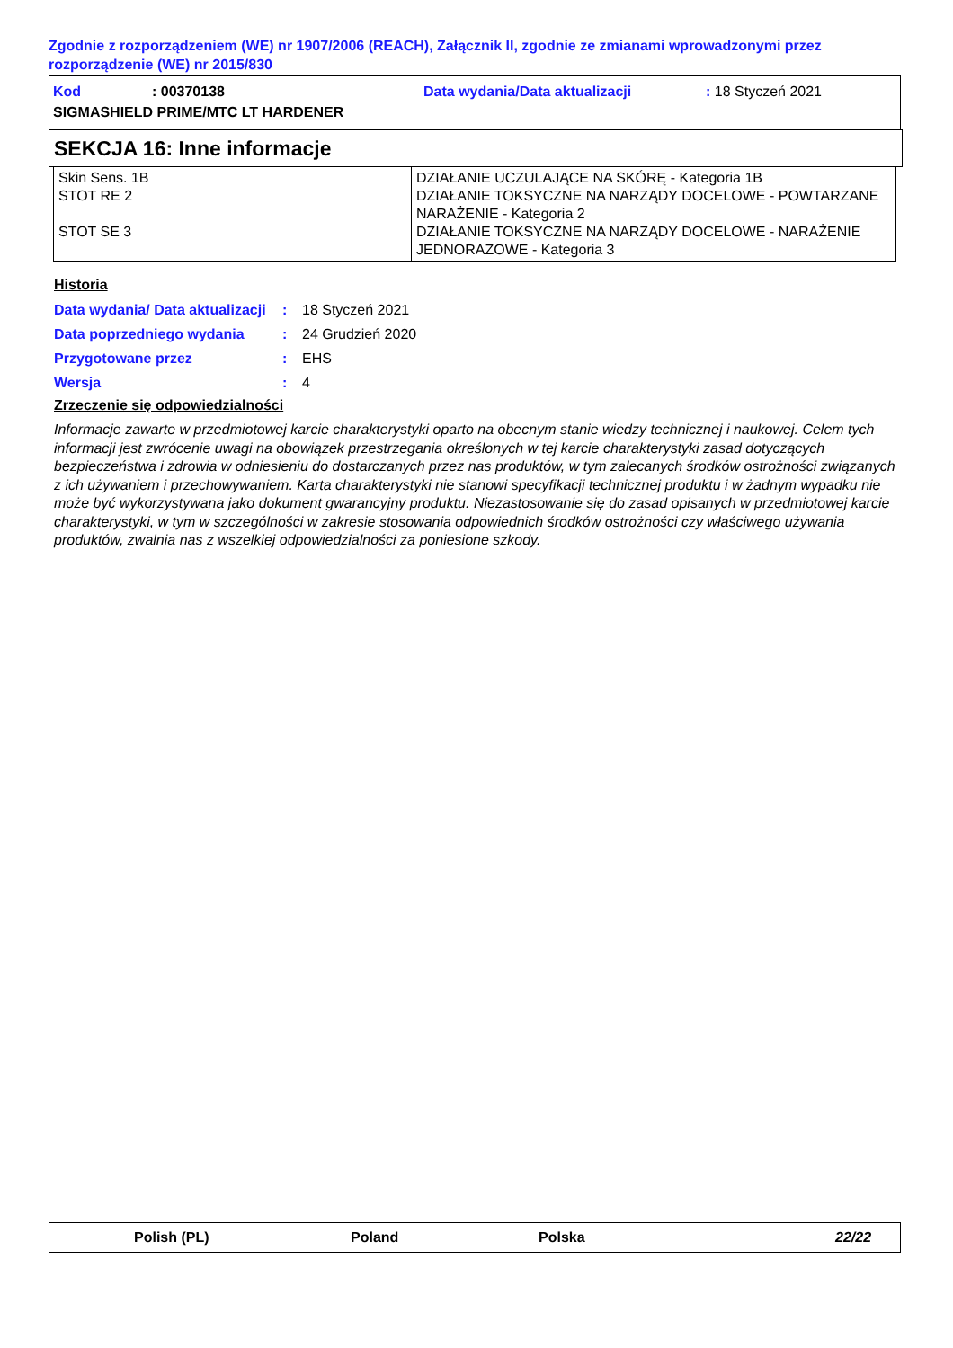Zgodnie z rozporządzeniem (WE) nr 1907/2006 (REACH), Załącznik II, zgodnie ze zmianami wprowadzonymi przez rozporządzenie (WE) nr 2015/830
Kod: 00370138 Data wydania/Data aktualizacji: 18 Styczeń 2021
SIGMASHIELD PRIME/MTC LT HARDENER
SEKCJA 16: Inne informacje
| Skin Sens. 1B STOT RE 2 STOT SE 3 | DZIAŁANIE UCZULAJĄCE NA SKÓRĘ - Kategoria 1B DZIAŁANIE TOKSYCZNE NA NARZĄDY DOCELOWE - POWTARZANE NARAŻENIE - Kategoria 2 DZIAŁANIE TOKSYCZNE NA NARZĄDY DOCELOWE - NARAŻENIE JEDNORAZOWE - Kategoria 3 |
Historia
| Data wydania/ Data aktualizacji | : | 18 Styczeń 2021 |
| Data poprzedniego wydania | : | 24 Grudzień 2020 |
| Przygotowane przez | : | EHS |
| Wersja | : | 4 |
Zrzeczenie się odpowiedzialności
Informacje zawarte w przedmiotowej karcie charakterystyki oparto na obecnym stanie wiedzy technicznej i naukowej. Celem tych informacji jest zwrócenie uwagi na obowiązek przestrzegania określonych w tej karcie charakterystyki zasad dotyczących bezpieczeństwa i zdrowia w odniesieniu do dostarczanych przez nas produktów, w tym zalecanych środków ostrożności związanych z ich używaniem i przechowywaniem. Karta charakterystyki nie stanowi specyfikacji technicznej produktu i w żadnym wypadku nie może być wykorzystywana jako dokument gwarancyjny produktu. Niezastosowanie się do zasad opisanych w przedmiotowej karcie charakterystyki, w tym w szczególności w zakresie stosowania odpowiednich środków ostrożności czy właściwego używania produktów, zwalnia nas z wszelkiej odpowiedzialności za poniesione szkody.
Polish (PL) Poland Polska 22/22